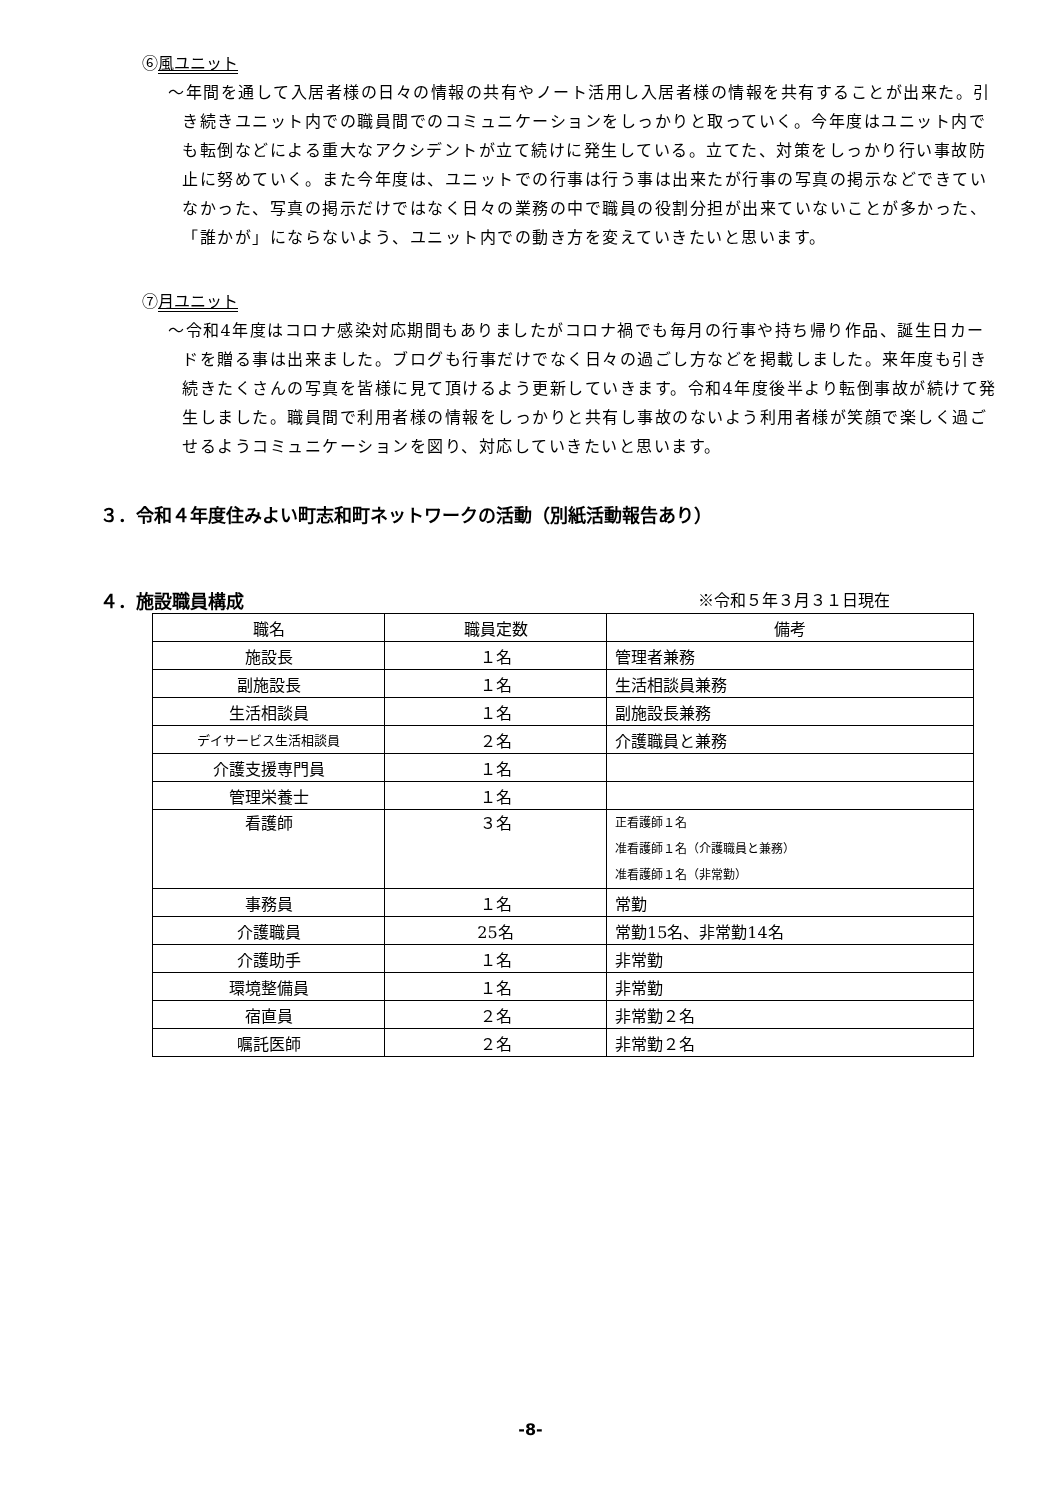⑥風ユニット
～年間を通して入居者様の日々の情報の共有やノート活用し入居者様の情報を共有することが出来た。引き続きユニット内での職員間でのコミュニケーションをしっかりと取っていく。今年度はユニット内でも転倒などによる重大なアクシデントが立て続けに発生している。立てた、対策をしっかり行い事故防止に努めていく。また今年度は、ユニットでの行事は行う事は出来たが行事の写真の掲示などできていなかった、写真の掲示だけではなく日々の業務の中で職員の役割分担が出来ていないことが多かった、「誰かが」にならないよう、ユニット内での動き方を変えていきたいと思います。
⑦月ユニット
～令和4年度はコロナ感染対応期間もありましたがコロナ禍でも毎月の行事や持ち帰り作品、誕生日カードを贈る事は出来ました。ブログも行事だけでなく日々の過ごし方などを掲載しました。来年度も引き続きたくさんの写真を皆様に見て頂けるよう更新していきます。令和4年度後半より転倒事故が続けて発生しました。職員間で利用者様の情報をしっかりと共有し事故のないよう利用者様が笑顔で楽しく過ごせるようコミュニケーションを図り、対応していきたいと思います。
３．令和４年度住みよい町志和町ネットワークの活動（別紙活動報告あり）
４．施設職員構成 ※令和５年３月３１日現在
| 職名 | 職員定数 | 備考 |
| 施設長 | １名 | 管理者兼務 |
| 副施設長 | １名 | 生活相談員兼務 |
| 生活相談員 | １名 | 副施設長兼務 |
| デイサービス生活相談員 | ２名 | 介護職員と兼務 |
| 介護支援専門員 | １名 | |
| 管理栄養士 | １名 | |
| 看護師 | ３名 | 正看護師１名 准看護師１名（介護職員と兼務） 准看護師１名（非常勤） |
| 事務員 | １名 | 常勤 |
| 介護職員 | 25名 | 常勤15名、非常勤14名 |
| 介護助手 | １名 | 非常勤 |
| 環境整備員 | １名 | 非常勤 |
| 宿直員 | ２名 | 非常勤２名 |
| 嘱託医師 | ２名 | 非常勤２名 |
-8-